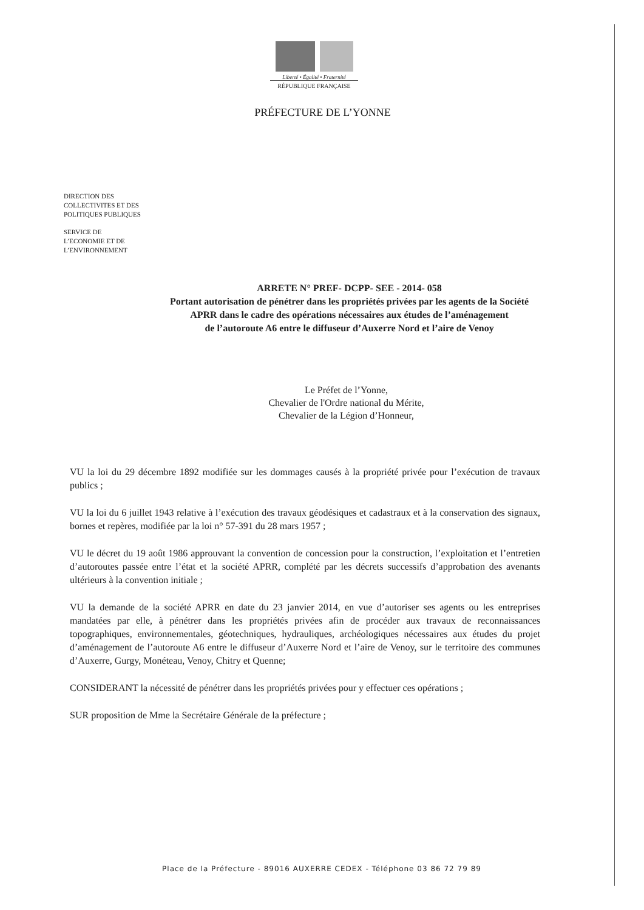Liberté • Égalité • Fraternité
RÉPUBLIQUE FRANÇAISE
PRÉFECTURE DE L’YONNE
DIRECTION DES
COLLECTIVITES ET DES
POLITIQUES PUBLIQUES
SERVICE DE
L’ECONOMIE ET DE
L’ENVIRONNEMENT
ARRETE N° PREF- DCPP- SEE - 2014- 058
Portant autorisation de pénétrer dans les propriétés privées par les agents de la Société
APRR dans le cadre des opérations nécessaires aux études de l’aménagement
de l’autoroute A6 entre le diffuseur d’Auxerre Nord et l’aire de Venoy
Le Préfet de l’Yonne,
Chevalier de l'Ordre national du Mérite,
Chevalier de la Légion d’Honneur,
VU la loi du 29 décembre 1892 modifiée sur les dommages causés à la propriété privée pour l’exécution de travaux publics ;
VU la loi du 6 juillet 1943 relative à l’exécution des travaux géodésiques et cadastraux et à la conservation des signaux, bornes et repères, modifiée par la loi n° 57-391 du 28 mars 1957 ;
VU le décret du 19 août 1986 approuvant la convention de concession pour la construction, l’exploitation et l’entretien d’autoroutes passée entre l’état et la société APRR, complété par les décrets successifs d’approbation des avenants ultérieurs à la convention initiale ;
VU la demande de la société APRR en date du 23 janvier 2014, en vue d’autoriser ses agents ou les entreprises mandatées par elle, à pénétrer dans les propriétés privées afin de procéder aux travaux de reconnaissances topographiques, environnementales, géotechniques, hydrauliques, archéologiques nécessaires aux études du projet d’aménagement de l’autoroute A6 entre le diffuseur d’Auxerre Nord et l’aire de Venoy, sur le territoire des communes d’Auxerre, Gurgy, Monéteau, Venoy, Chitry et Quenne;
CONSIDERANT la nécessité de pénétrer dans les propriétés privées pour y effectuer ces opérations ;
SUR proposition de Mme la Secrétaire Générale de la préfecture ;
Place de la Préfecture - 89016 AUXERRE CEDEX - Téléphone 03 86 72 79 89